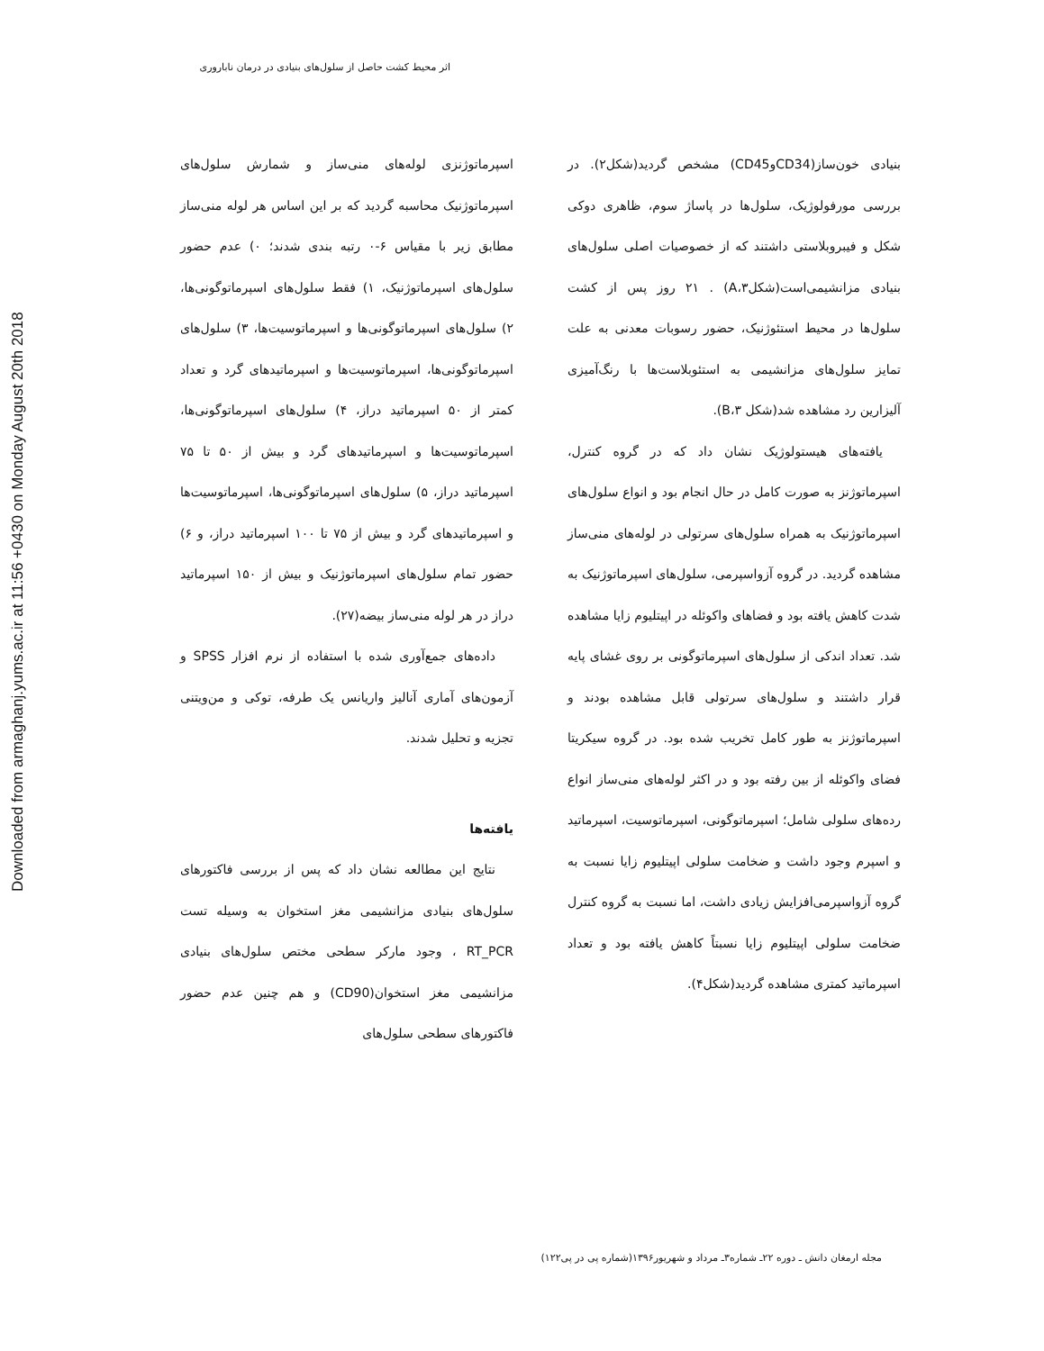Downloaded from armaghanj.yums.ac.ir at 11:56 +0430 on Monday August 20th 2018
اثر محیط کشت حاصل از سلول‌های بنیادی در درمان ناباروری
اسپرماتوژنزی لوله‌های منی‌ساز و شمارش سلول‌های اسپرماتوژنیک محاسبه گردید که بر این اساس هر لوله منی‌ساز مطابق زیر با مقیاس ۶-۰ رتبه بندی شدند؛ ۰) عدم حضور سلول‌های اسپرماتوژنیک، ۱) فقط سلول‌های اسپرماتوگونی‌ها، ۲) سلول‌های اسپرماتوگونی‌ها و اسپرماتوسیت‌ها، ۳) سلول‌های اسپرماتوگونی‌ها، اسپرماتوسیت‌ها و اسپرماتیدهای گرد و تعداد کمتر از ۵۰ اسپرماتید دراز، ۴) سلول‌های اسپرماتوگونی‌ها، اسپرماتوسیت‌ها و اسپرماتیدهای گرد و بیش از ۵۰ تا ۷۵ اسپرماتید دراز، ۵) سلول‌های اسپرماتوگونی‌ها، اسپرماتوسیت‌ها و اسپرماتیدهای گرد و بیش از ۷۵ تا ۱۰۰ اسپرماتید دراز، و ۶) حضور تمام سلول‌های اسپرماتوژنیک و بیش از ۱۵۰ اسپرماتید دراز در هر لوله منی‌ساز بیضه(۲۷).
داده‌های جمع‌آوری شده با استفاده از نرم افزار SPSS و آزمون‌های آماری آنالیز واریانس یک طرفه، توکی و من‌ویتنی تجزیه و تحلیل شدند.
یافته‌ها
نتایج این مطالعه نشان داد که پس از بررسی فاکتورهای سلول‌های بنیادی مزانشیمی مغز استخوان به وسیله تست RT_PCR ، وجود مارکر سطحی مختص سلول‌های بنیادی مزانشیمی مغز استخوان(CD90) و هم چنین عدم حضور فاکتورهای سطحی سلول‌های
بنیادی خون‌ساز(CD34وCD45) مشخص گردید(شکل۲). در بررسی مورفولوژیک، سلول‌ها در پاساژ سوم، ظاهری دوکی شکل و فیبروبلاستی داشتند که از خصوصیات اصلی سلول‌های بنیادی مزانشیمی‌است(شکلA،۳) . ۲۱ روز پس از کشت سلول‌ها در محیط استئوژنیک، حضور رسوبات معدنی به علت تمایز سلول‌های مزانشیمی به استئوبلاست‌ها با رنگ‌آمیزی آلیزارین رد مشاهده شد(شکل B،۳).
یافته‌های هیستولوژیک نشان داد که در گروه کنترل، اسپرماتوژنز به صورت کامل در حال انجام بود و انواع سلول‌های اسپرماتوژنیک به همراه سلول‌های سرتولی در لوله‌های منی‌ساز مشاهده گردید. در گروه آزواسپرمی، سلول‌های اسپرماتوژنیک به شدت کاهش یافته بود و فضاهای واکوئله در اپیتلیوم زایا مشاهده شد. تعداد اندکی از سلول‌های اسپرماتوگونی بر روی غشای پایه قرار داشتند و سلول‌های سرتولی قابل مشاهده بودند و اسپرماتوژنز به طور کامل تخریب شده بود. در گروه سیکریتا فضای واکوئله از بین رفته بود و در اکثر لوله‌های منی‌ساز انواع رده‌های سلولی شامل؛ اسپرماتوگونی، اسپرماتوسیت، اسپرماتید و اسپرم وجود داشت و ضخامت سلولی اپیتلیوم زایا نسبت به گروه آزواسپرمی‌افزایش زیادی داشت، اما نسبت به گروه کنترل ضخامت سلولی اپیتلیوم زایا نسبتاً کاهش یافته بود و تعداد اسپرماتید کمتری مشاهده گردید(شکل۴).
مجله ارمغان دانش ـ دوره ۲۲ـ شماره۳ـ مرداد و شهریور۱۳۹۶(شماره پی در پی۱۲۲)